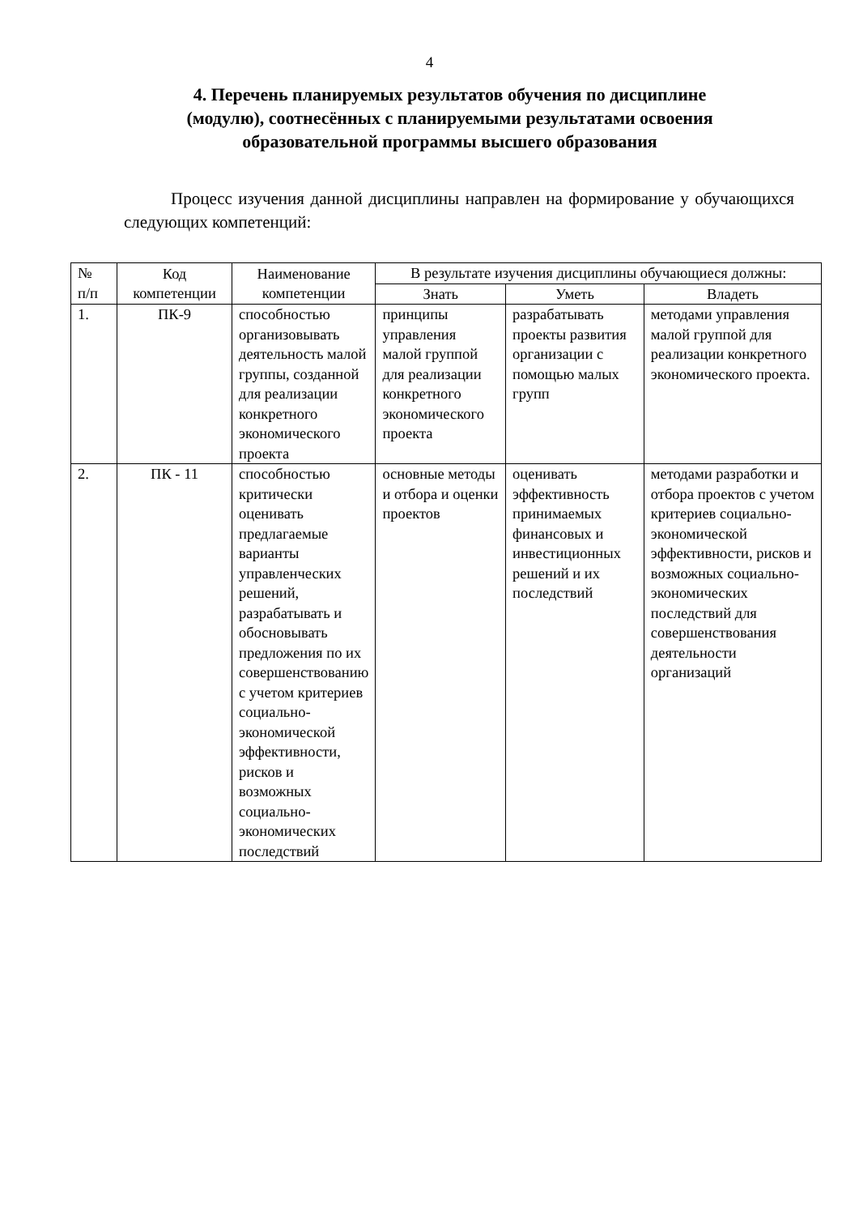4
4. Перечень планируемых результатов обучения по дисциплине (модулю), соотнесённых с планируемыми результатами освоения образовательной программы высшего образования
Процесс изучения данной дисциплины направлен на формирование у обучающихся следующих компетенций:
| № п/п | Код компетенции | Наименование компетенции | В результате изучения дисциплины обучающиеся должны: | | |
| --- | --- | --- | --- | --- | --- |
| | | | Знать | Уметь | Владеть |
| 1. | ПК-9 | способностью организовывать деятельность малой группы, созданной для реализации конкретного экономического проекта | принципы управления малой группой для реализации конкретного экономического проекта | разрабатывать проекты развития организации с помощью малых групп | методами управления малой группой для реализации конкретного экономического проекта. |
| 2. | ПК - 11 | способностью критически оценивать предлагаемые варианты управленческих решений, разрабатывать и обосновывать предложения по их совершенствованию с учетом критериев социально-экономической эффективности, рисков и возможных социально-экономических последствий | основные методы и отбора и оценки проектов | оценивать эффективность принимаемых финансовых и инвестиционных решений и их последствий | методами разработки и отбора проектов с учетом критериев социально-экономической эффективности, рисков и возможных социально-экономических последствий для совершенствования деятельности организаций |